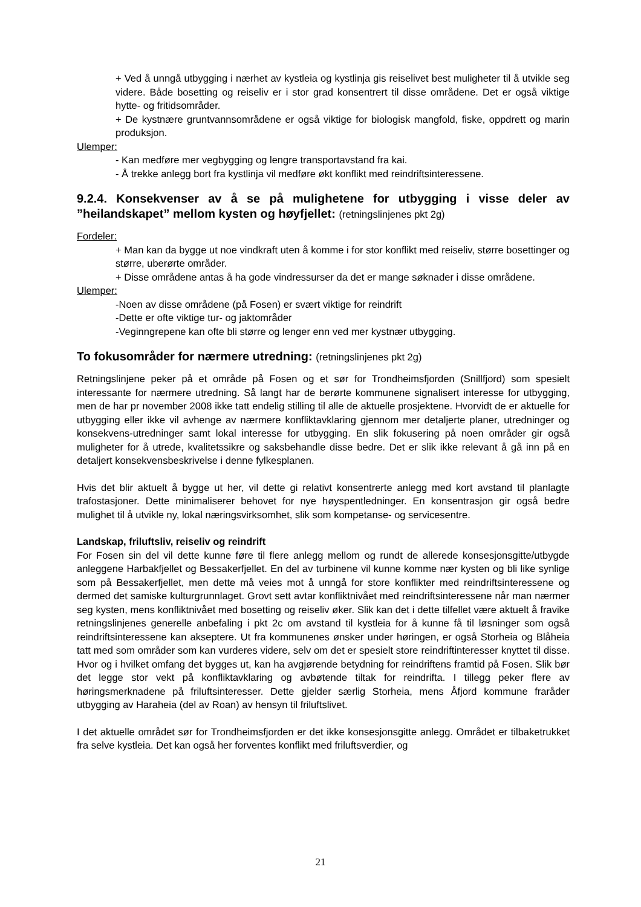+ Ved å unngå utbygging i nærhet av kystleia og kystlinja gis reiselivet best muligheter til å utvikle seg videre. Både bosetting og reiseliv er i stor grad konsentrert til disse områdene. Det er også viktige hytte- og fritidsområder.
+ De kystnære gruntvannsområdene er også viktige for biologisk mangfold, fiske, oppdrett og marin produksjon.
Ulemper:
- Kan medføre mer vegbygging og lengre transportavstand fra kai.
- Å trekke anlegg bort fra kystlinja vil medføre økt konflikt med reindriftsinteressene.
9.2.4. Konsekvenser av å se på mulighetene for utbygging i visse deler av ”heilandskapet” mellom kysten og høyfjellet: (retningslinjenes pkt 2g)
Fordeler:
+ Man kan da bygge ut noe vindkraft uten å komme i for stor konflikt med reiseliv, større bosettinger og større, uberørte områder.
+ Disse områdene antas å ha gode vindressurser da det er mange søknader i disse områdene.
Ulemper:
-Noen av disse områdene (på Fosen) er svært viktige for reindrift
-Dette er ofte viktige tur- og jaktområder
-Veginngrepene kan ofte bli større og lenger enn ved mer kystnær utbygging.
To fokusområder for nærmere utredning: (retningslinjenes pkt 2g)
Retningslinjene peker på et område på Fosen og et sør for Trondheimsfjorden (Snillfjord) som spesielt interessante for nærmere utredning. Så langt har de berørte kommunene signalisert interesse for utbygging, men de har pr november 2008 ikke tatt endelig stilling til alle de aktuelle prosjektene. Hvorvidt de er aktuelle for utbygging eller ikke vil avhenge av nærmere konfliktavklaring gjennom mer detaljerte planer, utredninger og konsekvens-utredninger samt lokal interesse for utbygging. En slik fokusering på noen områder gir også muligheter for å utrede, kvalitetssikre og saksbehandle disse bedre. Det er slik ikke relevant å gå inn på en detaljert konsekvensbeskrivelse i denne fylkesplanen.
Hvis det blir aktuelt å bygge ut her, vil dette gi relativt konsentrerte anlegg med kort avstand til planlagte trafostasjoner. Dette minimaliserer behovet for nye høyspentledninger. En konsentrasjon gir også bedre mulighet til å utvikle ny, lokal næringsvirksomhet, slik som kompetanse- og servicesentre.
Landskap, friluftsliv, reiseliv og reindrift
For Fosen sin del vil dette kunne føre til flere anlegg mellom og rundt de allerede konsesjonsgitte/utbygde anleggene Harbakfjellet og Bessakerfjellet. En del av turbinene vil kunne komme nær kysten og bli like synlige som på Bessakerfjellet, men dette må veies mot å unngå for store konflikter med reindriftsinteressene og dermed det samiske kulturgrunnlaget. Grovt sett avtar konfliktnivået med reindriftsinteressene når man nærmer seg kysten, mens konfliktnivået med bosetting og reiseliv øker. Slik kan det i dette tilfellet være aktuelt å fravike retningslinjenes generelle anbefaling i pkt 2c om avstand til kystleia for å kunne få til løsninger som også reindriftsinteressene kan akseptere. Ut fra kommunenes ønsker under høringen, er også Storheia og Blåheia tatt med som områder som kan vurderes videre, selv om det er spesielt store reindriftinteresser knyttet til disse. Hvor og i hvilket omfang det bygges ut, kan ha avgjørende betydning for reindriftens framtid på Fosen. Slik bør det legge stor vekt på konfliktavklaring og avbøtende tiltak for reindrifta. I tillegg peker flere av høringsmerknadene på friluftsinteresser. Dette gjelder særlig Storheia, mens Åfjord kommune fraråder utbygging av Haraheia (del av Roan) av hensyn til friluftslivet.
I det aktuelle området sør for Trondheimsfjorden er det ikke konsesjonsgitte anlegg. Området er tilbaketrukket fra selve kystleia. Det kan også her forventes konflikt med friluftsverdier, og
21